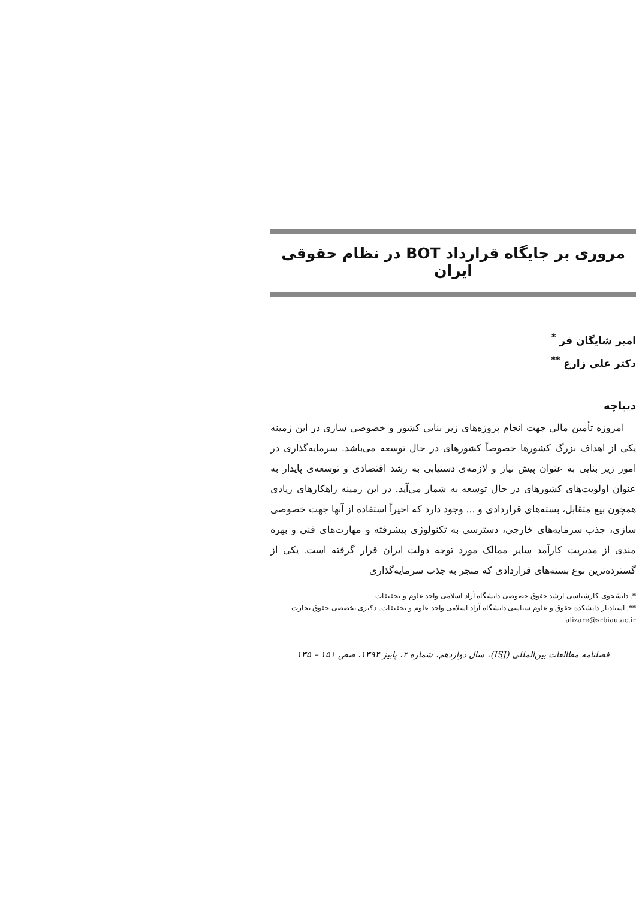مروری بر جایگاه قرارداد BOT در نظام حقوقی ایران
امیر شایگان فر <sup>*</sup>
دکتر علی زارع <sup>**</sup>
دیباچه
امروزه تأمین مالی جهت انجام پروژه‌های زیر بنایی کشور و خصوصی سازی در این زمینه یکی از اهداف بزرگ کشورها خصوصاً کشورهای در حال توسعه می‌باشد. سرمایه‌گذاری در امور زیر بنایی به عنوان پیش نیاز و لازمه‌ی دستیابی به رشد اقتصادی و توسعه‌ی پایدار به عنوان اولویت‌های کشورهای در حال توسعه به شمار می‌آید. در این زمینه راهکارهای زیادی همچون بیع متقابل، بسته‌های قراردادی و ... وجود دارد که اخیراً استفاده از آنها جهت خصوصی سازی، جذب سرمایه‌های خارجی، دسترسی به تکنولوژی پیشرفته و مهارت‌های فنی و بهره مندی از مدیریت کارآمد سایر ممالک مورد توجه دولت ایران قرار گرفته است. یکی از گسترده‌ترین نوع بسته‌های قراردادی که منجر به جذب سرمایه‌گذاری
*. دانشجوی کارشناسی ارشد حقوق خصوصی دانشگاه آزاد اسلامی واحد علوم و تحقیقات
**. استادیار دانشکده حقوق و علوم سیاسی دانشگاه آزاد اسلامی واحد علوم و تحقیقات. دکتری تخصصی حقوق تجارت alizare@srbiau.ac.ir
فصلنامه مطالعات بین‌المللی (ISJ)، سال دوازدهم، شماره ۲، پاییز ۱۳۹۴، صص ۱۵۱ – ۱۳۵